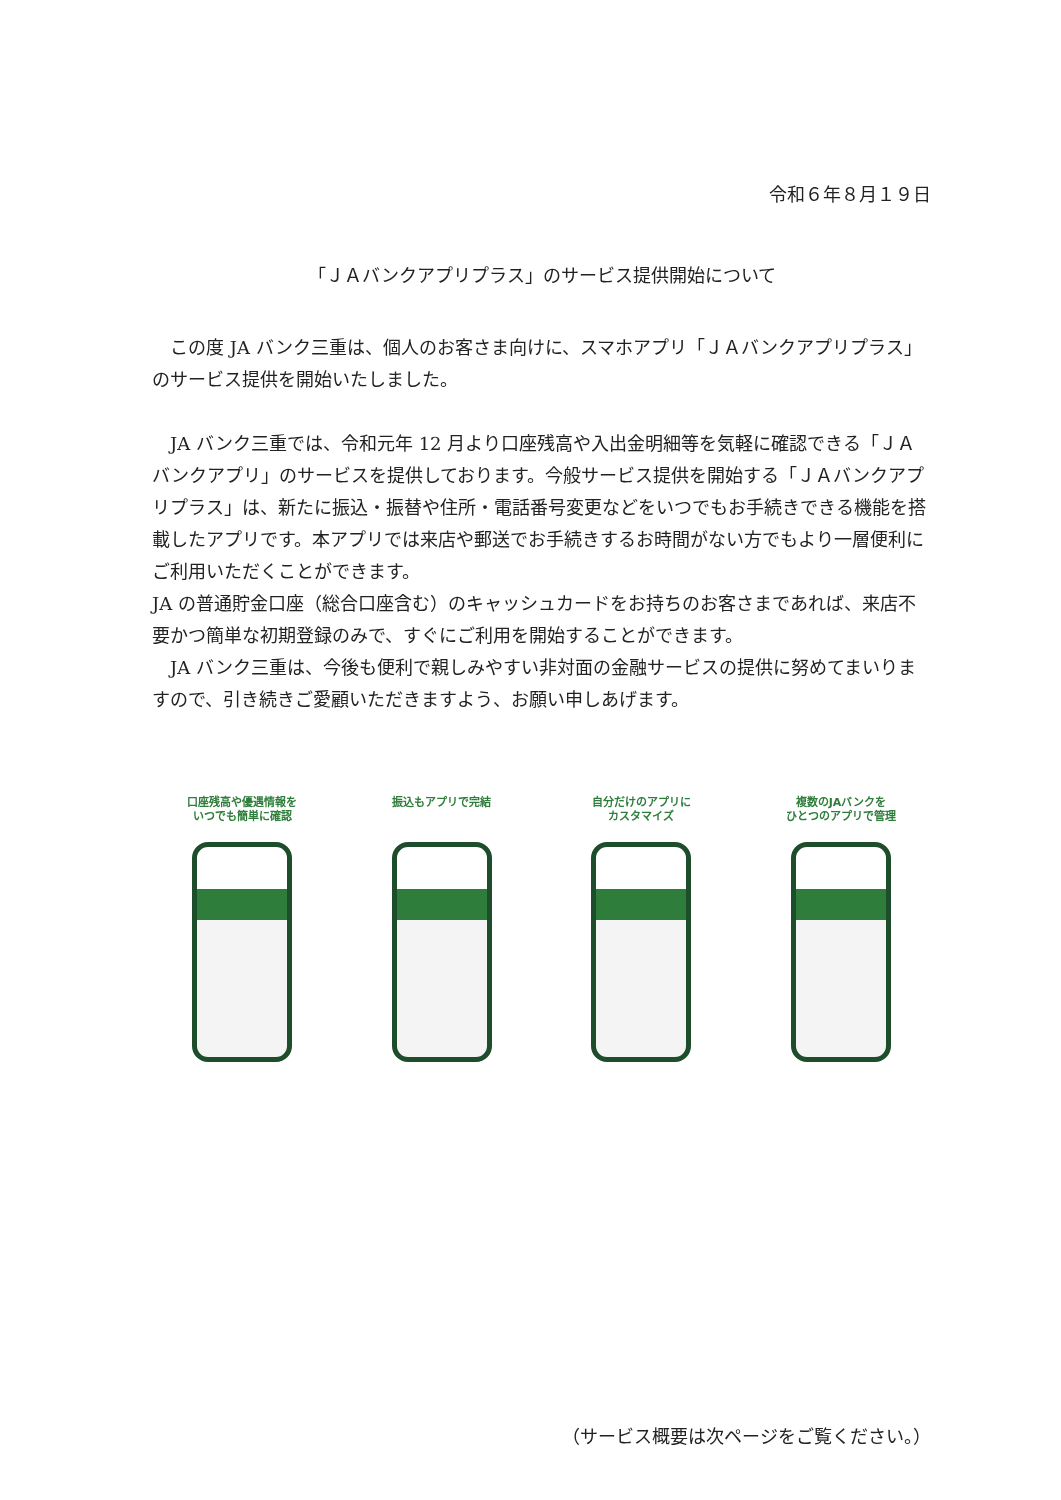令和６年８月１９日
「ＪＡバンクアプリプラス」のサービス提供開始について
　この度 JA バンク三重は、個人のお客さま向けに、スマホアプリ「ＪＡバンクアプリプラス」のサービス提供を開始いたしました。
　JA バンク三重では、令和元年 12 月より口座残高や入出金明細等を気軽に確認できる「ＪＡバンクアプリ」のサービスを提供しております。今般サービス提供を開始する「ＪＡバンクアプリプラス」は、新たに振込・振替や住所・電話番号変更などをいつでもお手続きできる機能を搭載したアプリです。本アプリでは来店や郵送でお手続きするお時間がない方でもより一層便利にご利用いただくことができます。
JA の普通貯金口座（総合口座含む）のキャッシュカードをお持ちのお客さまであれば、来店不要かつ簡単な初期登録のみで、すぐにご利用を開始することができます。
　JA バンク三重は、今後も便利で親しみやすい非対面の金融サービスの提供に努めてまいりますので、引き続きご愛顧いただきますよう、お願い申しあげます。
口座残高や優遇情報を
いつでも簡単に確認
振込もアプリで完結 自分だけのアプリに
カスタマイズ
複数のJAバンクを
ひとつのアプリで管理
（サービス概要は次ページをご覧ください。）